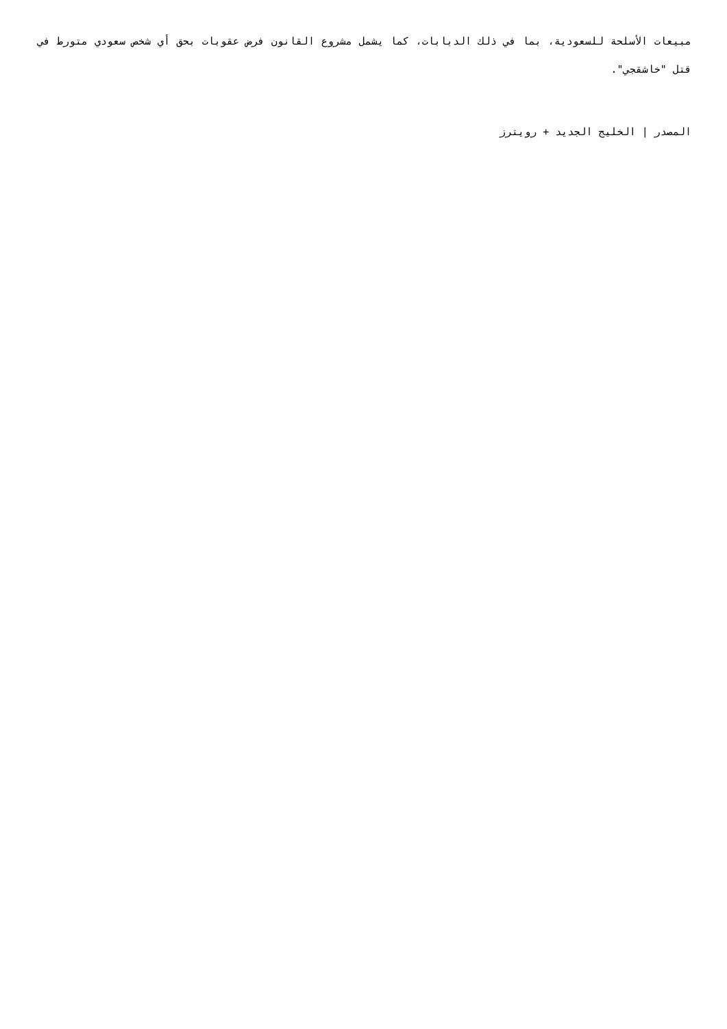مبيعات الأسلحة للسعودية، بما في ذلك الدبابات، كما يشمل مشروع القانون فرض عقوبات بحق أي شخص سعودي متورط في قتل "خاشقجي".
المصدر | الخليج الجديد + رويترز